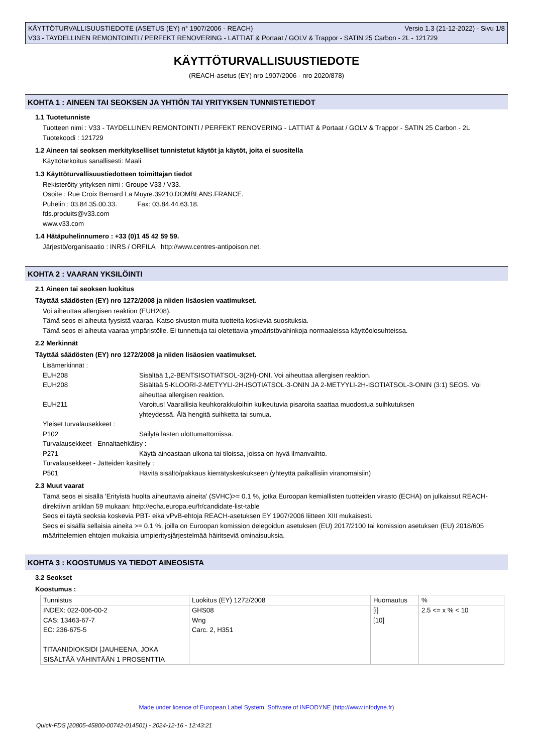Versio 1.3 (21-12-2022) - Sivu 1/8 KÄYTTÖTURVALLISUUSTIEDOTE (ASETUS (EY) n° 1907/2006 - REACH)
V33 - TAYDELLINEN REMONTOINTI / PERFEKT RENOVERING - LATTIAT & Portaat / GOLV & Trappor - SATIN 25 Carbon - 2L - 121729
KÄYTTÖTURVALLISUUSTIEDOTE
(REACH-asetus (EY) nro 1907/2006 - nro 2020/878)
KOHTA 1 : AINEEN TAI SEOKSEN JA YHTIÖN TAI YRITYKSEN TUNNISTETIEDOT
1.1 Tuotetunniste
Tuotteen nimi : V33 - TAYDELLINEN REMONTOINTI / PERFEKT RENOVERING - LATTIAT & Portaat / GOLV & Trappor - SATIN 25 Carbon - 2L
Tuotekoodi : 121729
1.2 Aineen tai seoksen merkitykselliset tunnistetut käytöt ja käytöt, joita ei suositella
Käyttötarkoitus sanallisesti: Maali
1.3 Käyttöturvallisuustiedotteen toimittajan tiedot
Rekisteröity yrityksen nimi : Groupe V33 / V33.
Osoite : Rue Croix Bernard La Muyre.39210.DOMBLANS.FRANCE.
Puhelin : 03.84.35.00.33. Fax: 03.84.44.63.18.
fds.produits@v33.com
www.v33.com
1.4 Hätäpuhelinnumero : +33 (0)1 45 42 59 59.
Järjestö/organisaatio : INRS / ORFILA http://www.centres-antipoison.net.
KOHTA 2 : VAARAN YKSILÖINTI
2.1 Aineen tai seoksen luokitus
Täyttää säädösten (EY) nro 1272/2008 ja niiden lisäosien vaatimukset.
Voi aiheuttaa allergisen reaktion (EUH208).
Tämä seos ei aiheuta fyysistä vaaraa. Katso sivuston muita tuotteita koskevia suosituksia.
Tämä seos ei aiheuta vaaraa ympäristölle. Ei tunnettuja tai oletettavia ympäristövahinkoja normaaleissa käyttöolosuhteissa.
2.2 Merkinnät
Täyttää säädösten (EY) nro 1272/2008 ja niiden lisäosien vaatimukset.
Lisämerkinnät :
EUH208 Sisältää 1,2-BENTSISOTIATSOL-3(2H)-ONI. Voi aiheuttaa allergisen reaktion.
EUH208 Sisältää 5-KLOORI-2-METYYLI-2H-ISOTIATSOL-3-ONIN JA 2-METYYLI-2H-ISOTIATSOL-3-ONIN (3:1) SEOS. Voi aiheuttaa allergisen reaktion.
EUH211 Varoitus! Vaarallisia keuhkorakkuloihin kulkeutuvia pisaroita saattaa muodostua suihkutuksen
yhteydessä. Älä hengitä suihketta tai sumua.
Yleiset turvalausekkeet :
P102 Säilytä lasten ulottumattomissa.
Turvalausekkeet - Ennaltaehkäisy :
P271 Käytä ainoastaan ulkona tai tiloissa, joissa on hyvä ilmanvaihto.
Turvalausekkeet - Jätteiden käsittely :
P501 Hävitä sisältö/pakkaus kierrätyskeskukseen (yhteyttä paikallisiin viranomaisiin)
2.3 Muut vaarat
Tämä seos ei sisällä 'Erityistä huolta aiheuttavia aineita' (SVHC)>= 0.1 %, jotka Euroopan kemiallisten tuotteiden virasto (ECHA) on julkaissut REACH-direktiivin artiklan 59 mukaan: http://echa.europa.eu/fr/candidate-list-table
Seos ei täytä seoksia koskevia PBT- eikä vPvB-ehtoja REACH-asetuksen EY 1907/2006 liitteen XIII mukaisesti.
Seos ei sisällä sellaisia aineita >= 0.1 %, joilla on Euroopan komission delegoidun asetuksen (EU) 2017/2100 tai komission asetuksen (EU) 2018/605 määrittelemien ehtojen mukaisia umpieritysjärjestelmää häiritseviä ominaisuuksia.
KOHTA 3 : KOOSTUMUS YA TIEDOT AINEOSISTA
3.2 Seokset
Koostumus :
| Tunnistus | Luokitus (EY) 1272/2008 | Huomautus | % |
| --- | --- | --- | --- |
| INDEX: 022-006-00-2 CAS: 13463-67-7 EC: 236-675-5 TITAANIDIOKSIDI [JAUHEENA, JOKA SISÄLTÄÄ VÄHINTÄÄN 1 PROSENTTIA | GHS08 Wng Carc. 2, H351 | [i] [10] | 2.5 <= x % < 10 |
Made under licence of European Label System, Software of INFODYNE (http://www.infodyne.fr)
Quick-FDS [20805-45800-00742-014501] - 2024-12-16 - 12:43:21